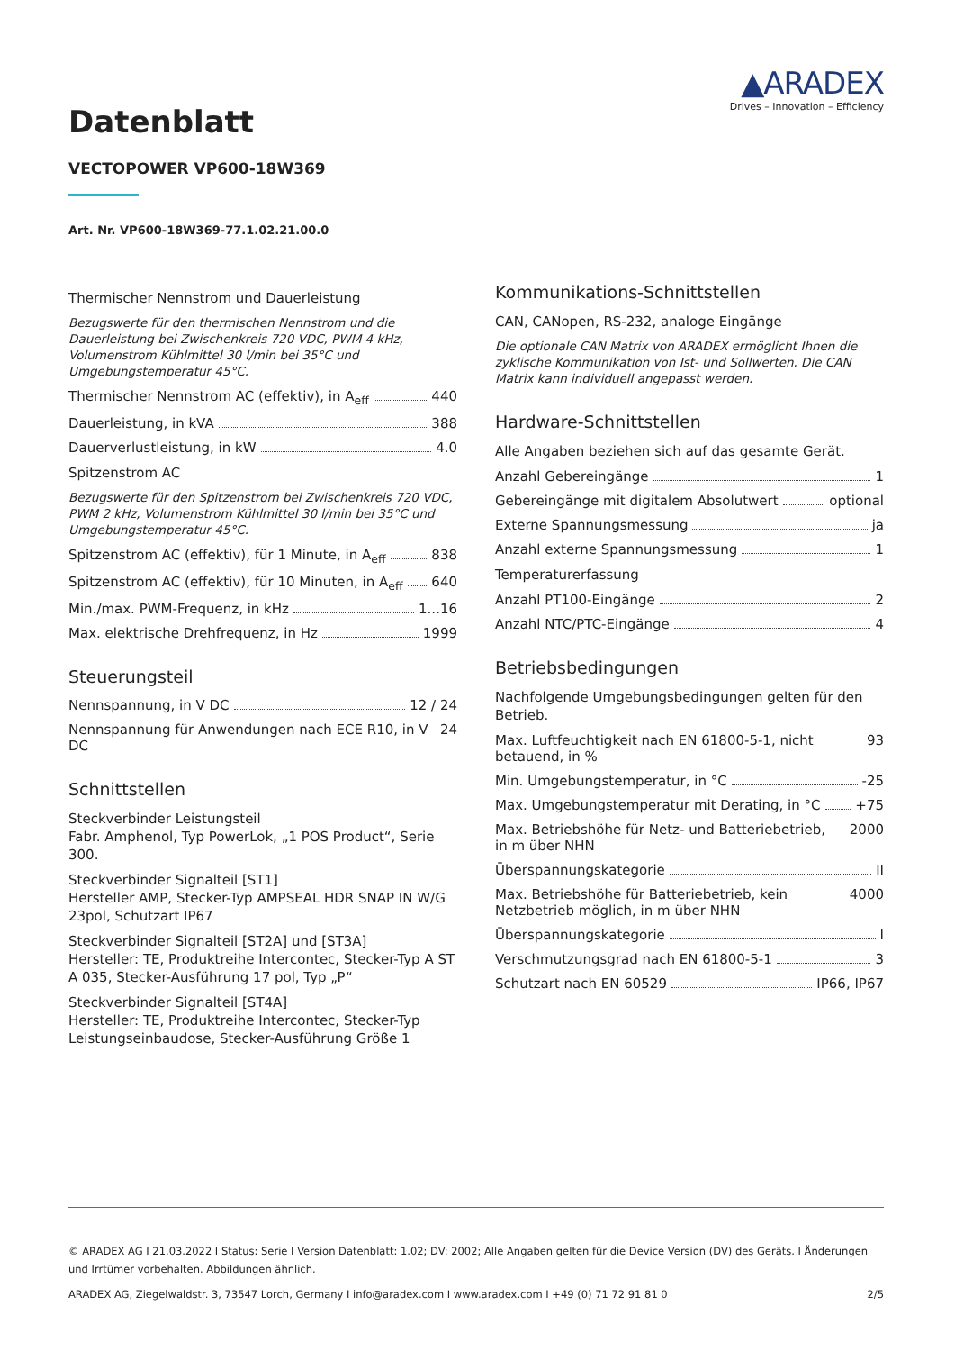▲ARADEX
Drives – Innovation – Efficiency
Datenblatt
VECTOPOWER VP600-18W369
Art. Nr. VP600-18W369-77.1.02.21.00.0
Thermischer Nennstrom und Dauerleistung
Bezugswerte für den thermischen Nennstrom und die Dauerleistung bei Zwischenkreis 720 VDC, PWM 4 kHz, Volumenstrom Kühlmittel 30 l/min bei 35°C und Umgebungstemperatur 45°C.
Thermischer Nennstrom AC (effektiv), in A<sub>eff</sub> 440
Dauerleistung, in kVA 388
Dauerverlustleistung, in kW 4.0
Spitzenstrom AC
Bezugswerte für den Spitzenstrom bei Zwischenkreis 720 VDC, PWM 2 kHz, Volumenstrom Kühlmittel 30 l/min bei 35°C und Umgebungstemperatur 45°C.
Spitzenstrom AC (effektiv), für 1 Minute, in A<sub>eff</sub> 838
Spitzenstrom AC (effektiv), für 10 Minuten, in A<sub>eff</sub> 640
Min./max. PWM-Frequenz, in kHz 1...16
Max. elektrische Drehfrequenz, in Hz 1999
Steuerungsteil
Nennspannung, in V DC 12 / 24
Nennspannung für Anwendungen nach ECE R10, in V DC 24
Schnittstellen
Steckverbinder Leistungsteil
Fabr. Amphenol, Typ PowerLok, „1 POS Product“, Serie 300.
Steckverbinder Signalteil [ST1]
Hersteller AMP, Stecker-Typ AMPSEAL HDR SNAP IN W/G 23pol, Schutzart IP67
Steckverbinder Signalteil [ST2A] und [ST3A]
Hersteller: TE, Produktreihe Intercontec, Stecker-Typ A ST A 035, Stecker-Ausführung 17 pol, Typ „P“
Steckverbinder Signalteil [ST4A]
Hersteller: TE, Produktreihe Intercontec, Stecker-Typ Leistungseinbaudose, Stecker-Ausführung Größe 1
Kommunikations-Schnittstellen
CAN, CANopen, RS-232, analoge Eingänge
Die optionale CAN Matrix von ARADEX ermöglicht Ihnen die zyklische Kommunikation von Ist- und Sollwerten. Die CAN Matrix kann individuell angepasst werden.
Hardware-Schnittstellen
Alle Angaben beziehen sich auf das gesamte Gerät.
Anzahl Gebereingänge 1
Gebereingänge mit digitalem Absolutwert optional
Externe Spannungsmessung ja
Anzahl externe Spannungsmessung 1
Temperaturerfassung
Anzahl PT100-Eingänge 2
Anzahl NTC/PTC-Eingänge 4
Betriebsbedingungen
Nachfolgende Umgebungsbedingungen gelten für den Betrieb.
Max. Luftfeuchtigkeit nach EN 61800-5-1, nicht betauend, in % 93
Min. Umgebungstemperatur, in °C -25
Max. Umgebungstemperatur mit Derating, in °C +75
Max. Betriebshöhe für Netz- und Batteriebetrieb, in m über NHN 2000
Überspannungskategorie II
Max. Betriebshöhe für Batteriebetrieb, kein Netzbetrieb möglich, in m über NHN 4000
Überspannungskategorie I
Verschmutzungsgrad nach EN 61800-5-1 3
Schutzart nach EN 60529 IP66, IP67
© ARADEX AG I 21.03.2022 I Status: Serie I Version Datenblatt: 1.02; DV: 2002; Alle Angaben gelten für die Device Version (DV) des Geräts. I Änderungen und Irrtümer vorbehalten. Abbildungen ähnlich.
2/5 ARADEX AG, Ziegelwaldstr. 3, 73547 Lorch, Germany I info@aradex.com I www.aradex.com I +49 (0) 71 72 91 81 0